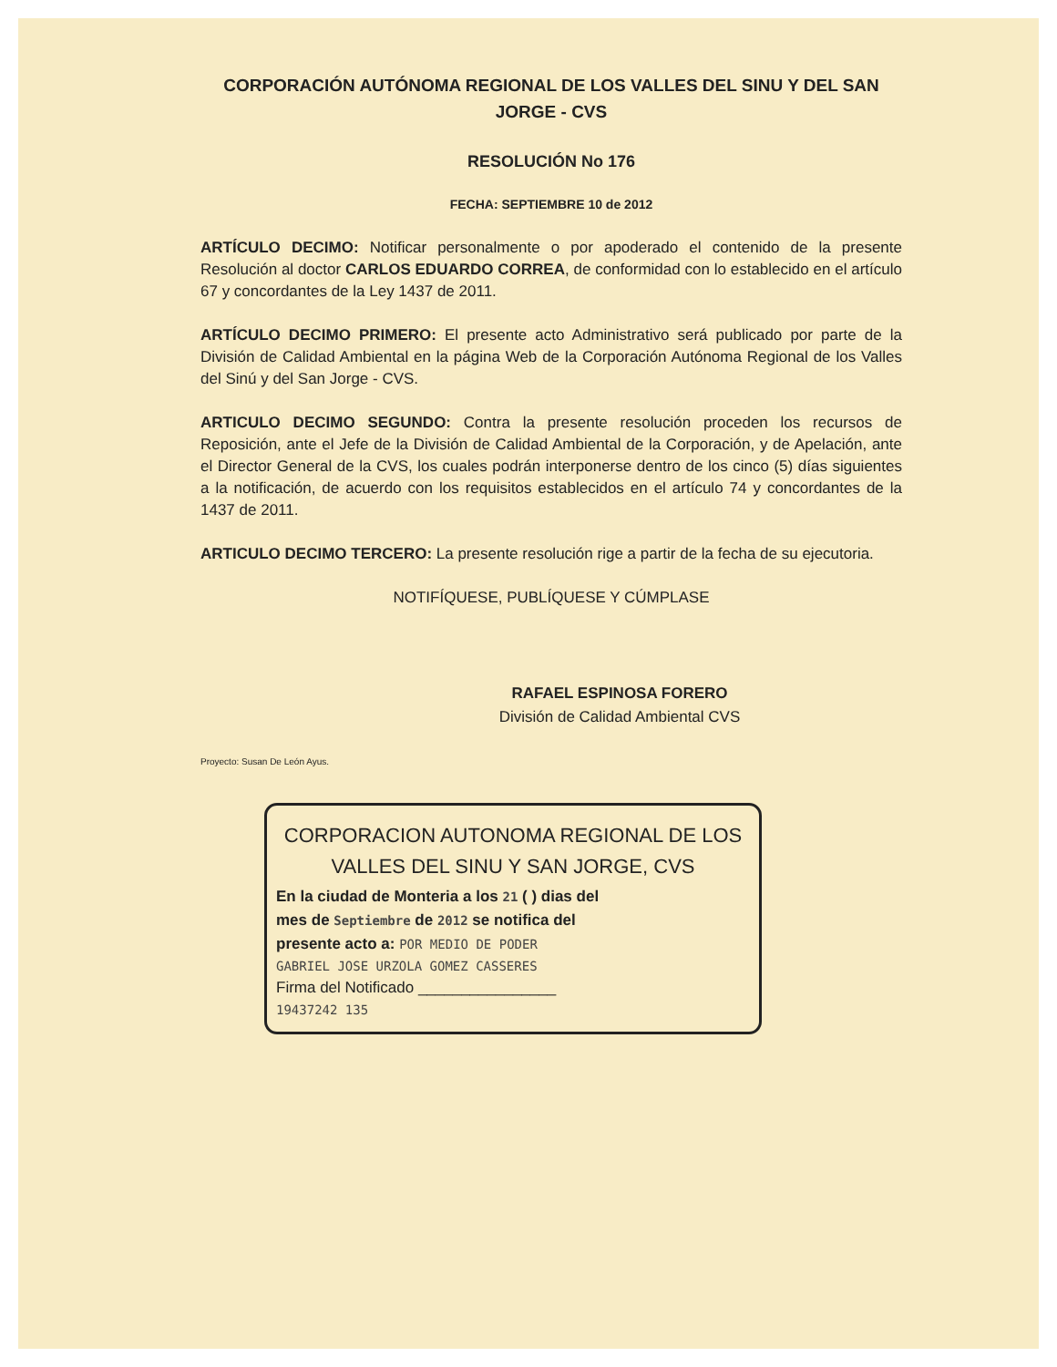CORPORACIÓN AUTÓNOMA REGIONAL DE LOS VALLES DEL SINU Y DEL SAN JORGE - CVS
RESOLUCIÓN No 176
FECHA: SEPTIEMBRE 10 de 2012
ARTÍCULO DECIMO: Notificar personalmente o por apoderado el contenido de la presente Resolución al doctor CARLOS EDUARDO CORREA, de conformidad con lo establecido en el artículo 67 y concordantes de la Ley 1437 de 2011.
ARTÍCULO DECIMO PRIMERO: El presente acto Administrativo será publicado por parte de la División de Calidad Ambiental en la página Web de la Corporación Autónoma Regional de los Valles del Sinú y del San Jorge - CVS.
ARTICULO DECIMO SEGUNDO: Contra la presente resolución proceden los recursos de Reposición, ante el Jefe de la División de Calidad Ambiental de la Corporación, y de Apelación, ante el Director General de la CVS, los cuales podrán interponerse dentro de los cinco (5) días siguientes a la notificación, de acuerdo con los requisitos establecidos en el artículo 74 y concordantes de la 1437 de 2011.
ARTICULO DECIMO TERCERO: La presente resolución rige a partir de la fecha de su ejecutoria.
NOTIFÍQUESE, PUBLÍQUESE Y CÚMPLASE
RAFAEL ESPINOSA FORERO
División de Calidad Ambiental CVS
Proyecto: Susan De León Ayus.
CORPORACION AUTONOMA REGIONAL DE LOS
VALLES DEL SINU Y SAN JORGE, CVS
En la ciudad de Monteria a los 21 ( ) dias del
mes de Septiembre de 2012 se notifica del
presente acto a: POR MEDIO DE PODER
GABRIEL JOSE URZOLA GOMEZ CASSERES
Firma del Notificado ________________
19437242 135